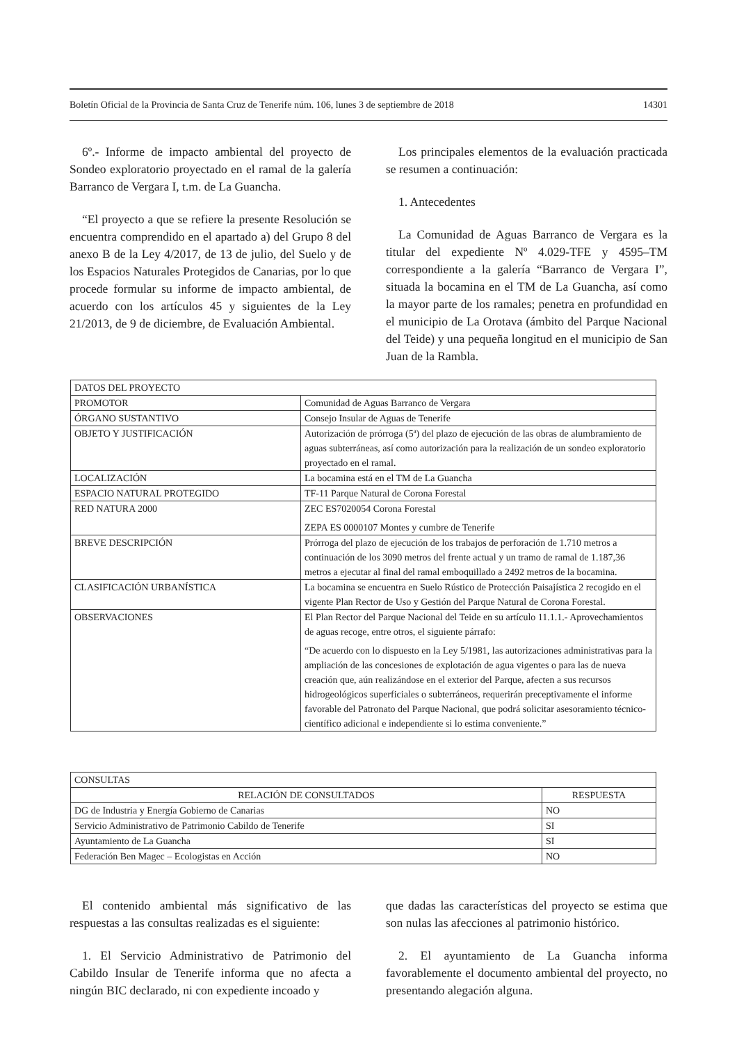Boletín Oficial de la Provincia de Santa Cruz de Tenerife núm. 106, lunes 3 de septiembre de 2018 14301
6º.- Informe de impacto ambiental del proyecto de Sondeo exploratorio proyectado en el ramal de la galería Barranco de Vergara I, t.m. de La Guancha.
“El proyecto a que se refiere la presente Resolución se encuentra comprendido en el apartado a) del Grupo 8 del anexo B de la Ley 4/2017, de 13 de julio, del Suelo y de los Espacios Naturales Protegidos de Canarias, por lo que procede formular su informe de impacto ambiental, de acuerdo con los artículos 45 y siguientes de la Ley 21/2013, de 9 de diciembre, de Evaluación Ambiental.
Los principales elementos de la evaluación practicada se resumen a continuación:
1. Antecedentes
La Comunidad de Aguas Barranco de Vergara es la titular del expediente Nº 4.029-TFE y 4595–TM correspondiente a la galería “Barranco de Vergara I”, situada la bocamina en el TM de La Guancha, así como la mayor parte de los ramales; penetra en profundidad en el municipio de La Orotava (ámbito del Parque Nacional del Teide) y una pequeña longitud en el municipio de San Juan de la Rambla.
| DATOS DEL PROYECTO | |
| PROMOTOR | Comunidad de Aguas Barranco de Vergara |
| ÓRGANO SUSTANTIVO | Consejo Insular de Aguas de Tenerife |
| OBJETO Y JUSTIFICACIÓN | Autorización de prórroga (5ª) del plazo de ejecución de las obras de alumbramiento de aguas subterráneas, así como autorización para la realización de un sondeo exploratorio proyectado en el ramal. |
| LOCALIZACIÓN | La bocamina está en el TM de La Guancha |
| ESPACIO NATURAL PROTEGIDO | TF-11 Parque Natural de Corona Forestal |
| RED NATURA 2000 | ZEC ES7020054 Corona Forestal ZEPA ES 0000107 Montes y cumbre de Tenerife |
| BREVE DESCRIPCIÓN | Prórroga del plazo de ejecución de los trabajos de perforación de 1.710 metros a continuación de los 3090 metros del frente actual y un tramo de ramal de 1.187,36 metros a ejecutar al final del ramal emboquillado a 2492 metros de la bocamina. |
| CLASIFICACIÓN URBANÍSTICA | La bocamina se encuentra en Suelo Rústico de Protección Paisajística 2 recogido en el vigente Plan Rector de Uso y Gestión del Parque Natural de Corona Forestal. |
| OBSERVACIONES | El Plan Rector del Parque Nacional del Teide en su artículo 11.1.1.- Aprovechamientos de aguas recoge, entre otros, el siguiente párrafo: “De acuerdo con lo dispuesto en la Ley 5/1981, las autorizaciones administrativas para la ampliación de las concesiones de explotación de agua vigentes o para las de nueva creación que, aún realizándose en el exterior del Parque, afecten a sus recursos hidrogeológicos superficiales o subterráneos, requerirán preceptivamente el informe favorable del Patronato del Parque Nacional, que podrá solicitar asesoramiento técnico-científico adicional e independiente si lo estima conveniente.” |
| CONSULTAS | |
| RELACIÓN DE CONSULTADOS | RESPUESTA |
| DG de Industria y Energía Gobierno de Canarias | NO |
| Servicio Administrativo de Patrimonio Cabildo de Tenerife | SI |
| Ayuntamiento de La Guancha | SI |
| Federación Ben Magec – Ecologistas en Acción | NO |
El contenido ambiental más significativo de las respuestas a las consultas realizadas es el siguiente:
1. El Servicio Administrativo de Patrimonio del Cabildo Insular de Tenerife informa que no afecta a ningún BIC declarado, ni con expediente incoado y
que dadas las características del proyecto se estima que son nulas las afecciones al patrimonio histórico.
2. El ayuntamiento de La Guancha informa favorablemente el documento ambiental del proyecto, no presentando alegación alguna.